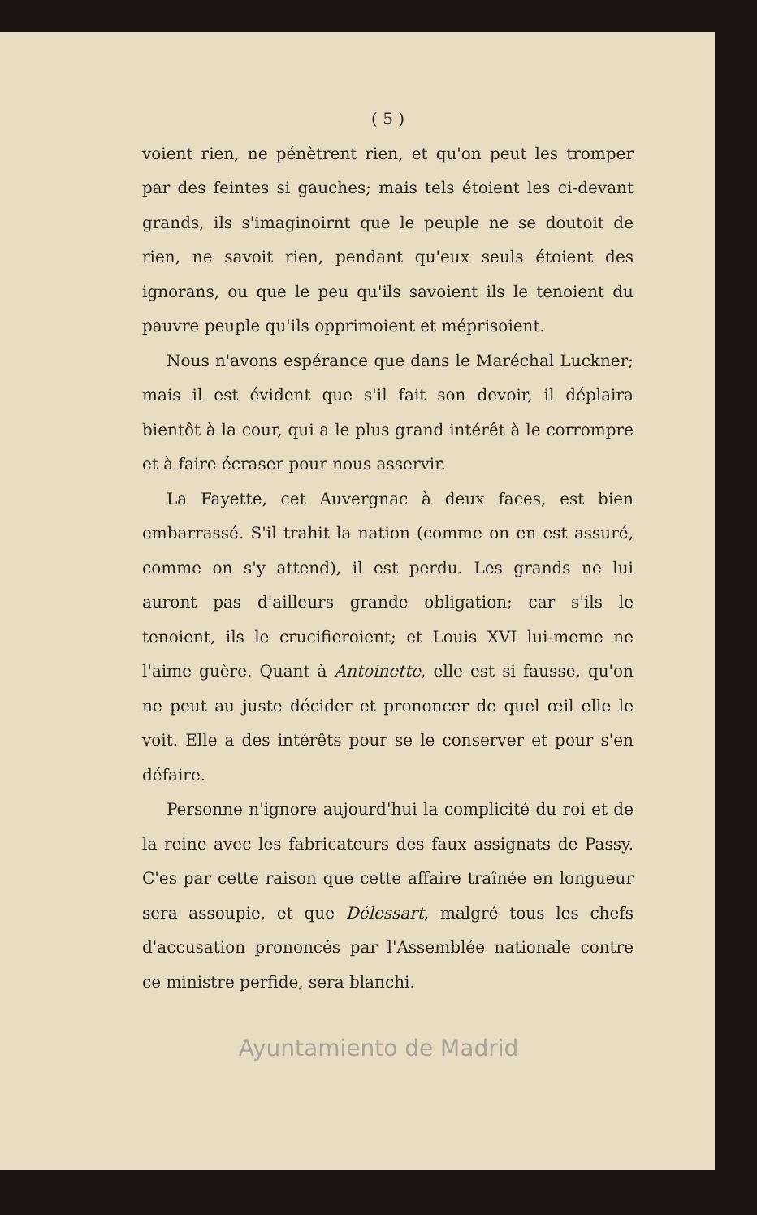( 5 )
voient rien, ne pénètrent rien, et qu'on peut les tromper par des feintes si gauches; mais tels étoient les ci-devant grands, ils s'imaginoirnt que le peuple ne se doutoit de rien, ne savoit rien, pendant qu'eux seuls étoient des ignorans, ou que le peu qu'ils savoient ils le tenoient du pauvre peuple qu'ils opprimoient et méprisoient.
Nous n'avons espérance que dans le Maréchal Luckner; mais il est évident que s'il fait son devoir, il déplaira bientôt à la cour, qui a le plus grand intérêt à le corrompre et à faire écraser pour nous asservir.
La Fayette, cet Auvergnac à deux faces, est bien embarrassé. S'il trahit la nation (comme on en est assuré, comme on s'y attend), il est perdu. Les grands ne lui auront pas d'ailleurs grande obligation; car s'ils le tenoient, ils le crucifieroient; et Louis XVI lui-meme ne l'aime guère. Quant à Antoinette, elle est si fausse, qu'on ne peut au juste décider et prononcer de quel œil elle le voit. Elle a des intérêts pour se le conserver et pour s'en défaire.
Personne n'ignore aujourd'hui la complicité du roi et de la reine avec les fabricateurs des faux assignats de Passy. C'es par cette raison que cette affaire traînée en longueur sera assoupie, et que Délessart, malgré tous les chefs d'accusation prononcés par l'Assemblée nationale contre ce ministre perfide, sera blanchi.
Ayuntamiento de Madrid